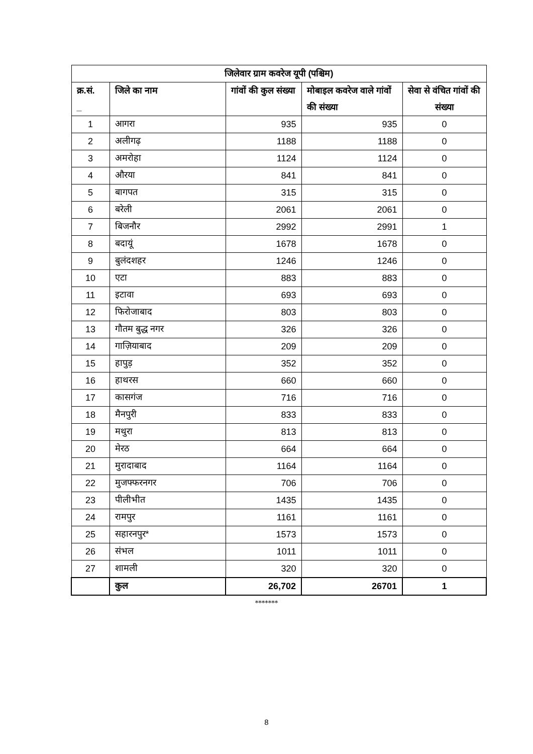| जिलेवार ग्राम कवरेज यूपी (पश्चिम) | | | | |
| --- | --- | --- | --- | --- |
| क्र.सं. _ | जिले का नाम | गांवों की कुल संख्या | मोबाइल कवरेज वाले गांवों की संख्या | सेवा से वंचित गांवों की संख्या |
| 1 | आगरा | 935 | 935 | 0 |
| 2 | अलीगढ़ | 1188 | 1188 | 0 |
| 3 | अमरोहा | 1124 | 1124 | 0 |
| 4 | औरया | 841 | 841 | 0 |
| 5 | बागपत | 315 | 315 | 0 |
| 6 | बरेली | 2061 | 2061 | 0 |
| 7 | बिजनौर | 2992 | 2991 | 1 |
| 8 | बदायूं | 1678 | 1678 | 0 |
| 9 | बुलंदशहर | 1246 | 1246 | 0 |
| 10 | एटा | 883 | 883 | 0 |
| 11 | इटावा | 693 | 693 | 0 |
| 12 | फिरोजाबाद | 803 | 803 | 0 |
| 13 | गौतम बुद्ध नगर | 326 | 326 | 0 |
| 14 | गाज़ियाबाद | 209 | 209 | 0 |
| 15 | हापुड़ | 352 | 352 | 0 |
| 16 | हाथरस | 660 | 660 | 0 |
| 17 | कासगंज | 716 | 716 | 0 |
| 18 | मैनपुरी | 833 | 833 | 0 |
| 19 | मथुरा | 813 | 813 | 0 |
| 20 | मेरठ | 664 | 664 | 0 |
| 21 | मुरादाबाद | 1164 | 1164 | 0 |
| 22 | मुजफ्फरनगर | 706 | 706 | 0 |
| 23 | पीलीभीत | 1435 | 1435 | 0 |
| 24 | रामपुर | 1161 | 1161 | 0 |
| 25 | सहारनपुर* | 1573 | 1573 | 0 |
| 26 | संभल | 1011 | 1011 | 0 |
| 27 | शामली | 320 | 320 | 0 |
| | कुल | 26,702 | 26701 | 1 |
*******
8